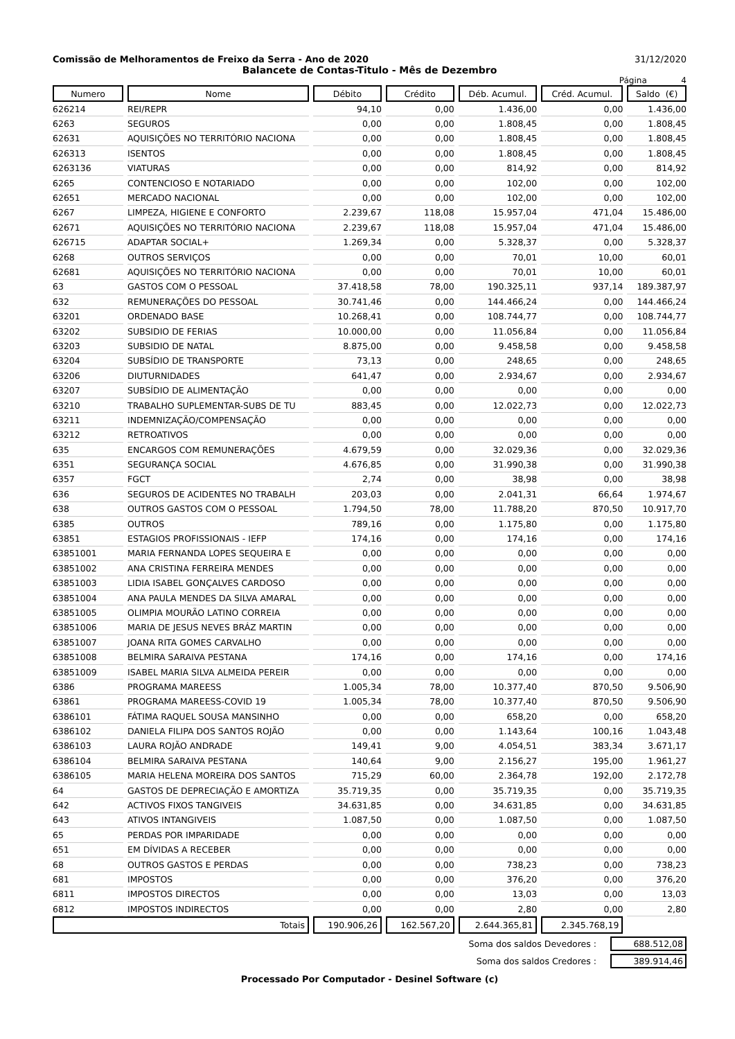Comissão de Melhoramentos de Freixo da Serra - Ano de 2020 31/12/2020
Balancete de Contas-Titulo - Mês de Dezembro
Página 4
| Numero | Nome | Débito | Crédito | Déb. Acumul. | Créd. Acumul. | Saldo (€) |
| --- | --- | --- | --- | --- | --- | --- |
| 626214 | REI/REPR | 94,10 | 0,00 | 1.436,00 | 0,00 | 1.436,00 |
| 6263 | SEGUROS | 0,00 | 0,00 | 1.808,45 | 0,00 | 1.808,45 |
| 62631 | AQUISIÇÕES NO TERRITÓRIO NACIONA | 0,00 | 0,00 | 1.808,45 | 0,00 | 1.808,45 |
| 626313 | ISENTOS | 0,00 | 0,00 | 1.808,45 | 0,00 | 1.808,45 |
| 6263136 | VIATURAS | 0,00 | 0,00 | 814,92 | 0,00 | 814,92 |
| 6265 | CONTENCIOSO E NOTARIADO | 0,00 | 0,00 | 102,00 | 0,00 | 102,00 |
| 62651 | MERCADO NACIONAL | 0,00 | 0,00 | 102,00 | 0,00 | 102,00 |
| 6267 | LIMPEZA, HIGIENE E CONFORTO | 2.239,67 | 118,08 | 15.957,04 | 471,04 | 15.486,00 |
| 62671 | AQUISIÇÕES NO TERRITÓRIO NACIONA | 2.239,67 | 118,08 | 15.957,04 | 471,04 | 15.486,00 |
| 626715 | ADAPTAR SOCIAL+ | 1.269,34 | 0,00 | 5.328,37 | 0,00 | 5.328,37 |
| 6268 | OUTROS SERVIÇOS | 0,00 | 0,00 | 70,01 | 10,00 | 60,01 |
| 62681 | AQUISIÇÕES NO TERRITÓRIO NACIONA | 0,00 | 0,00 | 70,01 | 10,00 | 60,01 |
| 63 | GASTOS COM O PESSOAL | 37.418,58 | 78,00 | 190.325,11 | 937,14 | 189.387,97 |
| 632 | REMUNERAÇÕES DO PESSOAL | 30.741,46 | 0,00 | 144.466,24 | 0,00 | 144.466,24 |
| 63201 | ORDENADO BASE | 10.268,41 | 0,00 | 108.744,77 | 0,00 | 108.744,77 |
| 63202 | SUBSIDIO DE FERIAS | 10.000,00 | 0,00 | 11.056,84 | 0,00 | 11.056,84 |
| 63203 | SUBSIDIO DE NATAL | 8.875,00 | 0,00 | 9.458,58 | 0,00 | 9.458,58 |
| 63204 | SUBSÍDIO DE TRANSPORTE | 73,13 | 0,00 | 248,65 | 0,00 | 248,65 |
| 63206 | DIUTURNIDADES | 641,47 | 0,00 | 2.934,67 | 0,00 | 2.934,67 |
| 63207 | SUBSÍDIO DE ALIMENTAÇÃO | 0,00 | 0,00 | 0,00 | 0,00 | 0,00 |
| 63210 | TRABALHO SUPLEMENTAR-SUBS DE TU | 883,45 | 0,00 | 12.022,73 | 0,00 | 12.022,73 |
| 63211 | INDEMNIZAÇÃO/COMPENSAÇÃO | 0,00 | 0,00 | 0,00 | 0,00 | 0,00 |
| 63212 | RETROATIVOS | 0,00 | 0,00 | 0,00 | 0,00 | 0,00 |
| 635 | ENCARGOS COM REMUNERAÇÕES | 4.679,59 | 0,00 | 32.029,36 | 0,00 | 32.029,36 |
| 6351 | SEGURANÇA SOCIAL | 4.676,85 | 0,00 | 31.990,38 | 0,00 | 31.990,38 |
| 6357 | FGCT | 2,74 | 0,00 | 38,98 | 0,00 | 38,98 |
| 636 | SEGUROS DE ACIDENTES NO TRABALH | 203,03 | 0,00 | 2.041,31 | 66,64 | 1.974,67 |
| 638 | OUTROS GASTOS COM O PESSOAL | 1.794,50 | 78,00 | 11.788,20 | 870,50 | 10.917,70 |
| 6385 | OUTROS | 789,16 | 0,00 | 1.175,80 | 0,00 | 1.175,80 |
| 63851 | ESTAGIOS PROFISSIONAIS - IEFP | 174,16 | 0,00 | 174,16 | 0,00 | 174,16 |
| 63851001 | MARIA FERNANDA LOPES SEQUEIRA E | 0,00 | 0,00 | 0,00 | 0,00 | 0,00 |
| 63851002 | ANA CRISTINA FERREIRA MENDES | 0,00 | 0,00 | 0,00 | 0,00 | 0,00 |
| 63851003 | LIDIA ISABEL GONÇALVES CARDOSO | 0,00 | 0,00 | 0,00 | 0,00 | 0,00 |
| 63851004 | ANA PAULA MENDES DA SILVA AMARAL | 0,00 | 0,00 | 0,00 | 0,00 | 0,00 |
| 63851005 | OLIMPIA MOURÃO LATINO CORREIA | 0,00 | 0,00 | 0,00 | 0,00 | 0,00 |
| 63851006 | MARIA DE JESUS NEVES BRÁZ MARTIN | 0,00 | 0,00 | 0,00 | 0,00 | 0,00 |
| 63851007 | JOANA RITA GOMES CARVALHO | 0,00 | 0,00 | 0,00 | 0,00 | 0,00 |
| 63851008 | BELMIRA SARAIVA PESTANA | 174,16 | 0,00 | 174,16 | 0,00 | 174,16 |
| 63851009 | ISABEL MARIA SILVA ALMEIDA PEREIR | 0,00 | 0,00 | 0,00 | 0,00 | 0,00 |
| 6386 | PROGRAMA MAREESS | 1.005,34 | 78,00 | 10.377,40 | 870,50 | 9.506,90 |
| 63861 | PROGRAMA MAREESS-COVID 19 | 1.005,34 | 78,00 | 10.377,40 | 870,50 | 9.506,90 |
| 6386101 | FÁTIMA RAQUEL SOUSA MANSINHO | 0,00 | 0,00 | 658,20 | 0,00 | 658,20 |
| 6386102 | DANIELA FILIPA DOS SANTOS ROJÃO | 0,00 | 0,00 | 1.143,64 | 100,16 | 1.043,48 |
| 6386103 | LAURA ROJÃO ANDRADE | 149,41 | 9,00 | 4.054,51 | 383,34 | 3.671,17 |
| 6386104 | BELMIRA SARAIVA PESTANA | 140,64 | 9,00 | 2.156,27 | 195,00 | 1.961,27 |
| 6386105 | MARIA HELENA MOREIRA DOS SANTOS | 715,29 | 60,00 | 2.364,78 | 192,00 | 2.172,78 |
| 64 | GASTOS DE DEPRECIAÇÃO E AMORTIZA | 35.719,35 | 0,00 | 35.719,35 | 0,00 | 35.719,35 |
| 642 | ACTIVOS FIXOS TANGIVEIS | 34.631,85 | 0,00 | 34.631,85 | 0,00 | 34.631,85 |
| 643 | ATIVOS INTANGIVEIS | 1.087,50 | 0,00 | 1.087,50 | 0,00 | 1.087,50 |
| 65 | PERDAS POR IMPARIDADE | 0,00 | 0,00 | 0,00 | 0,00 | 0,00 |
| 651 | EM DÍVIDAS A RECEBER | 0,00 | 0,00 | 0,00 | 0,00 | 0,00 |
| 68 | OUTROS GASTOS E PERDAS | 0,00 | 0,00 | 738,23 | 0,00 | 738,23 |
| 681 | IMPOSTOS | 0,00 | 0,00 | 376,20 | 0,00 | 376,20 |
| 6811 | IMPOSTOS DIRECTOS | 0,00 | 0,00 | 13,03 | 0,00 | 13,03 |
| 6812 | IMPOSTOS INDIRECTOS | 0,00 | 0,00 | 2,80 | 0,00 | 2,80 |
| Totais | | 190.906,26 | 162.567,20 | 2.644.365,81 | 2.345.768,19 | |
Soma dos saldos Devedores : 688.512,08
Soma dos saldos Credores : 389.914,46
Processado Por Computador - Desinel Software (c)